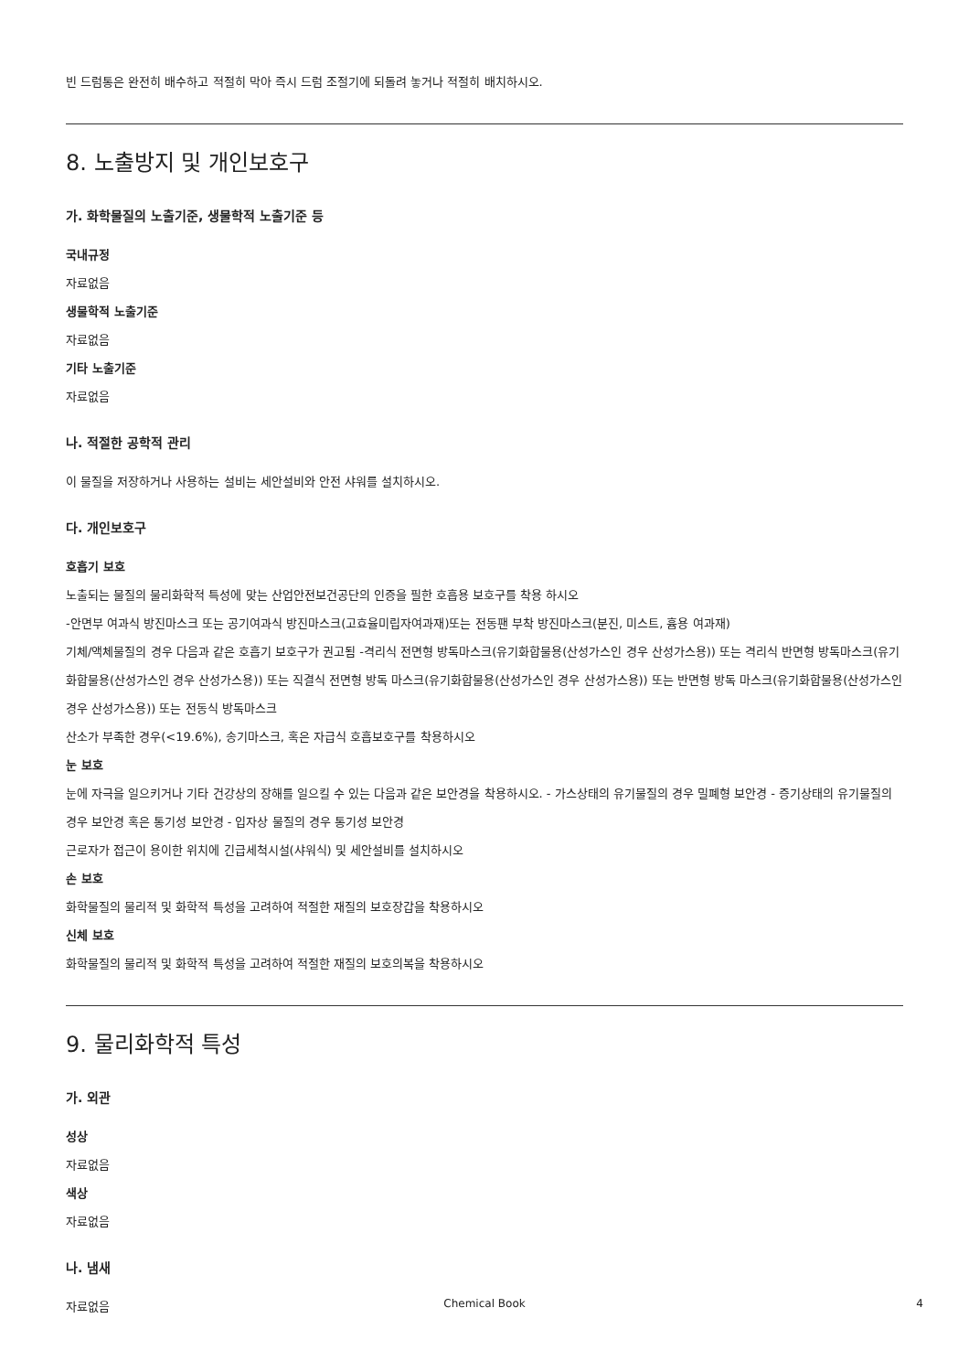빈 드럼통은 완전히 배수하고 적절히 막아 즉시 드럼 조절기에 되돌려 놓거나 적절히 배치하시오.
8. 노출방지 및 개인보호구
가. 화학물질의 노출기준, 생물학적 노출기준 등
국내규정
자료없음
생물학적 노출기준
자료없음
기타 노출기준
자료없음
나. 적절한 공학적 관리
이 물질을 저장하거나 사용하는 설비는 세안설비와 안전 샤워를 설치하시오.
다. 개인보호구
호흡기 보호
노출되는 물질의 물리화학적 특성에 맞는 산업안전보건공단의 인증을 필한 호흡용 보호구를 착용 하시오
-안면부 여과식 방진마스크 또는 공기여과식 방진마스크(고효율미립자여과재)또는 전동팬 부착 방진마스크(분진, 미스트, 흄용 여과재)
기체/액체물질의 경우 다음과 같은 호흡기 보호구가 권고됨 -격리식 전면형 방독마스크(유기화합물용(산성가스인 경우 산성가스용)) 또는 격리식 반면형 방독마스크(유기화합물용(산성가스인 경우 산성가스용)) 또는 직결식 전면형 방독 마스크(유기화합물용(산성가스인 경우 산성가스용)) 또는 반면형 방독 마스크(유기화합물용(산성가스인 경우 산성가스용)) 또는 전동식 방독마스크
산소가 부족한 경우(<19.6%), 송기마스크, 혹은 자급식 호흡보호구를 착용하시오
눈 보호
눈에 자극을 일으키거나 기타 건강상의 장해를 일으킬 수 있는 다음과 같은 보안경을 착용하시오. - 가스상태의 유기물질의 경우 밀폐형 보안경 - 증기상태의 유기물질의 경우 보안경 혹은 통기성 보안경 - 입자상 물질의 경우 통기성 보안경
근로자가 접근이 용이한 위치에 긴급세척시설(샤워식) 및 세안설비를 설치하시오
손 보호
화학물질의 물리적 및 화학적 특성을 고려하여 적절한 재질의 보호장갑을 착용하시오
신체 보호
화학물질의 물리적 및 화학적 특성을 고려하여 적절한 재질의 보호의복을 착용하시오
9. 물리화학적 특성
가. 외관
성상
자료없음
색상
자료없음
나. 냄새
자료없음
Chemical Book
4